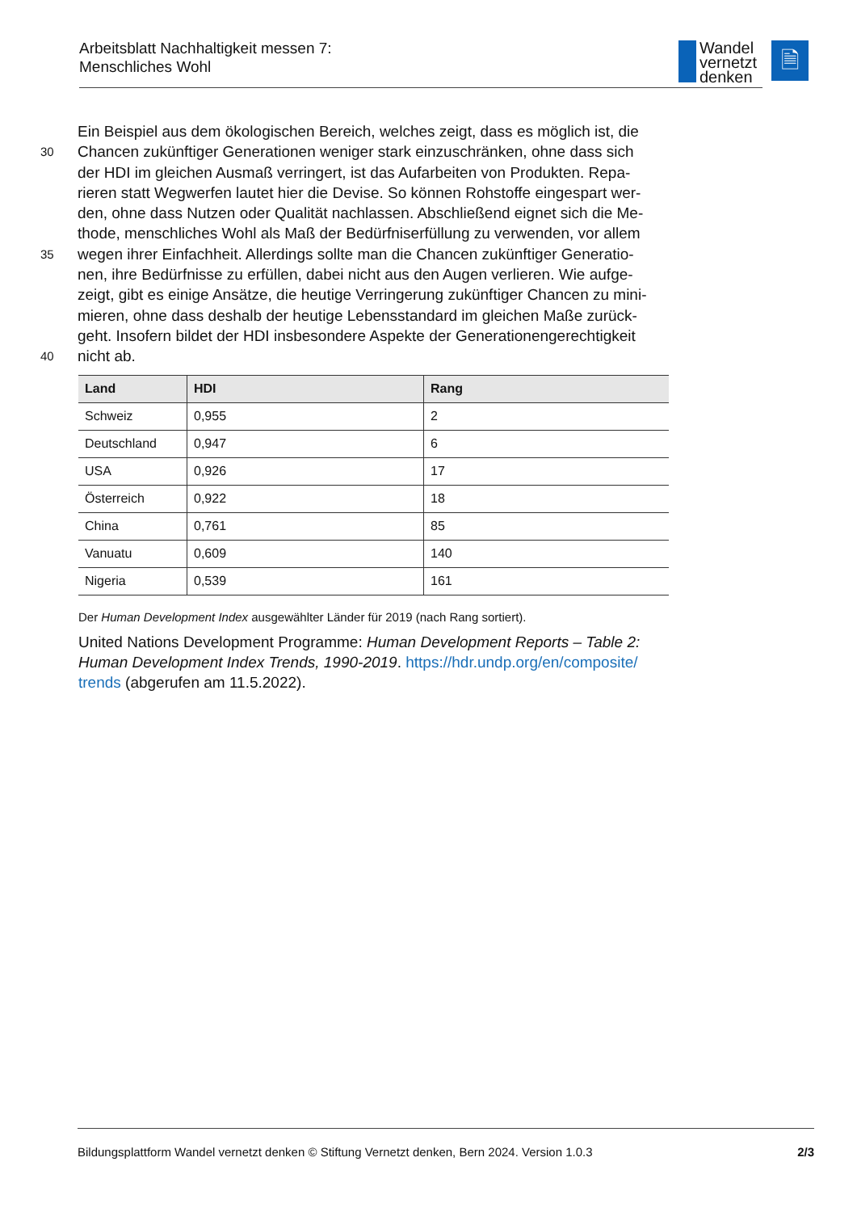Arbeitsblatt Nachhaltigkeit messen 7:
Menschliches Wohl
Wandel
vernetzt
denken
🗎
Ein Beispiel aus dem ökologischen Bereich, welches zeigt, dass es möglich ist, die
30
Chancen zukünftiger Generationen weniger stark einzuschränken, ohne dass sich
der HDI im gleichen Ausmaß verringert, ist das Aufarbeiten von Produkten. Repa-
rieren statt Wegwerfen lautet hier die Devise. So können Rohstoffe eingespart wer-
den, ohne dass Nutzen oder Qualität nachlassen. Abschließend eignet sich die Me-
thode, menschliches Wohl als Maß der Bedürfniserfüllung zu verwenden, vor allem
35
wegen ihrer Einfachheit. Allerdings sollte man die Chancen zukünftiger Generatio-
nen, ihre Bedürfnisse zu erfüllen, dabei nicht aus den Augen verlieren. Wie aufge-
zeigt, gibt es einige Ansätze, die heutige Verringerung zukünftiger Chancen zu mini-
mieren, ohne dass deshalb der heutige Lebensstandard im gleichen Maße zurück-
geht. Insofern bildet der HDI insbesondere Aspekte der Generationengerechtigkeit
40
nicht ab.
| Land | HDI | Rang |
| --- | --- | --- |
| Schweiz | 0,955 | 2 |
| Deutschland | 0,947 | 6 |
| USA | 0,926 | 17 |
| Österreich | 0,922 | 18 |
| China | 0,761 | 85 |
| Vanuatu | 0,609 | 140 |
| Nigeria | 0,539 | 161 |
Der Human Development Index ausgewählter Länder für 2019 (nach Rang sortiert).
United Nations Development Programme: Human Development Reports – Table 2: Human Development Index Trends, 1990-2019. https://hdr.undp.org/en/composite/ trends (abgerufen am 11.5.2022).
Bildungsplattform Wandel vernetzt denken © Stiftung Vernetzt denken, Bern 2024. Version 1.0.3 2/3